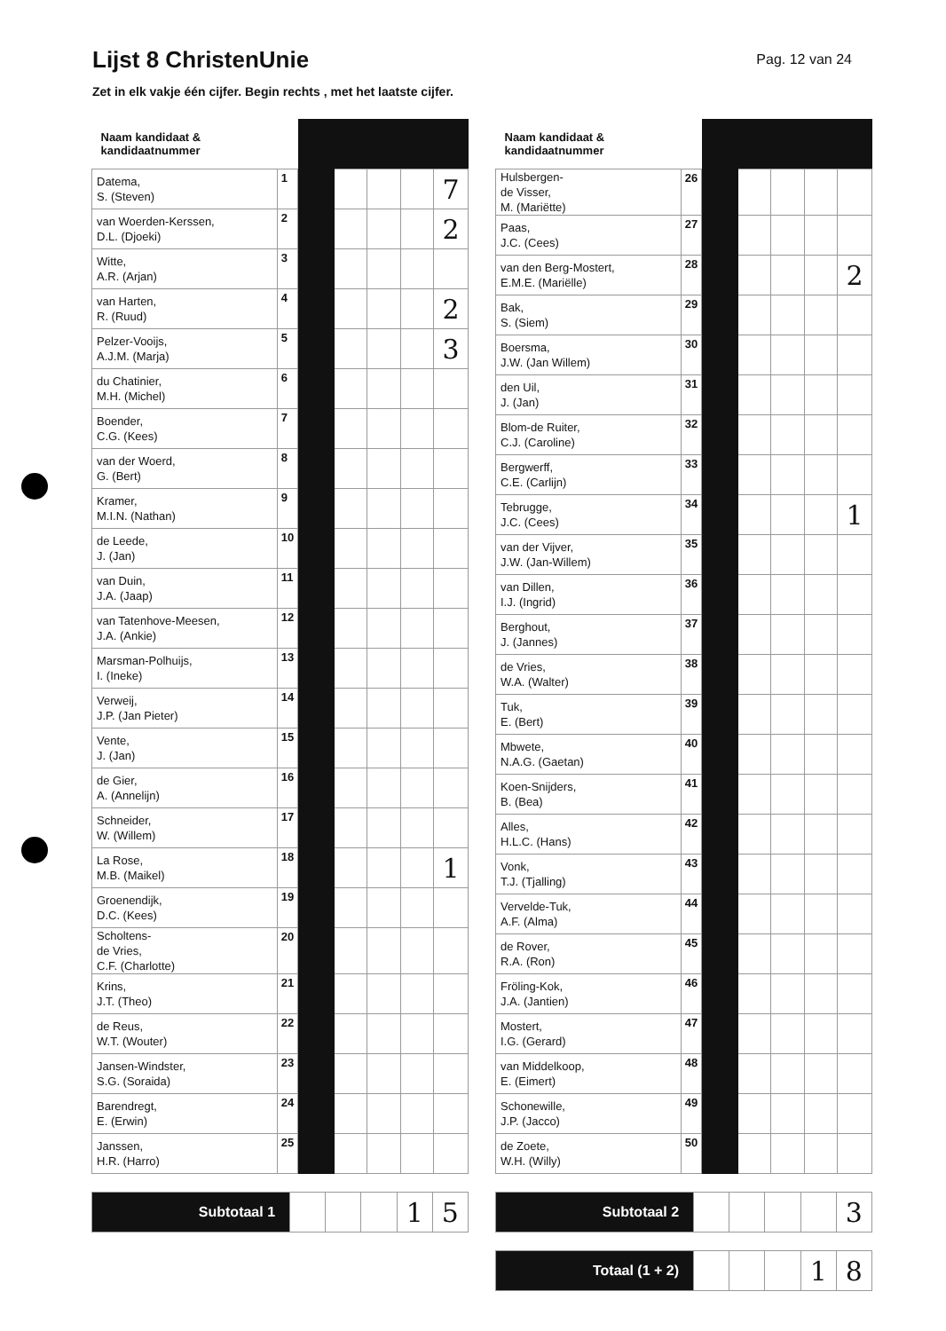Lijst 8 ChristenUnie
Pag. 12 van 24
Zet in elk vakje één cijfer. Begin rechts , met het laatste cijfer.
| Naam kandidaat & kandidaatnummer | | | | | | |
| --- | --- | --- | --- | --- | --- | --- |
| Datema, S. (Steven) | 1 | | | | | 7 |
| van Woerden-Kerssen, D.L. (Djoeki) | 2 | | | | | 2 |
| Witte, A.R. (Arjan) | 3 | | | | | |
| van Harten, R. (Ruud) | 4 | | | | | 2 |
| Pelzer-Vooijs, A.J.M. (Marja) | 5 | | | | | 3 |
| du Chatinier, M.H. (Michel) | 6 | | | | | |
| Boender, C.G. (Kees) | 7 | | | | | |
| van der Woerd, G. (Bert) | 8 | | | | | |
| Kramer, M.I.N. (Nathan) | 9 | | | | | |
| de Leede, J. (Jan) | 10 | | | | | |
| van Duin, J.A. (Jaap) | 11 | | | | | |
| van Tatenhove-Meesen, J.A. (Ankie) | 12 | | | | | |
| Marsman-Polhuijs, I. (Ineke) | 13 | | | | | |
| Verweij, J.P. (Jan Pieter) | 14 | | | | | |
| Vente, J. (Jan) | 15 | | | | | |
| de Gier, A. (Annelijn) | 16 | | | | | |
| Schneider, W. (Willem) | 17 | | | | | |
| La Rose, M.B. (Maikel) | 18 | | | | | 1 |
| Groenendijk, D.C. (Kees) | 19 | | | | | |
| Scholtens- de Vries, C.F. (Charlotte) | 20 | | | | | |
| Krins, J.T. (Theo) | 21 | | | | | |
| de Reus, W.T. (Wouter) | 22 | | | | | |
| Jansen-Windster, S.G. (Soraida) | 23 | | | | | |
| Barendregt, E. (Erwin) | 24 | | | | | |
| Janssen, H.R. (Harro) | 25 | | | | | |
| Subtotaal 1 | | | | 1 | 5 |
| Naam kandidaat & kandidaatnummer | | | | | | |
| --- | --- | --- | --- | --- | --- | --- |
| Hulsbergen- de Visser, M. (Mariëtte) | 26 | | | | | |
| Paas, J.C. (Cees) | 27 | | | | | |
| van den Berg-Mostert, E.M.E. (Mariëlle) | 28 | | | | | 2 |
| Bak, S. (Siem) | 29 | | | | | |
| Boersma, J.W. (Jan Willem) | 30 | | | | | |
| den Uil, J. (Jan) | 31 | | | | | |
| Blom-de Ruiter, C.J. (Caroline) | 32 | | | | | |
| Bergwerff, C.E. (Carlijn) | 33 | | | | | |
| Tebrugge, J.C. (Cees) | 34 | | | | | 1 |
| van der Vijver, J.W. (Jan-Willem) | 35 | | | | | |
| van Dillen, I.J. (Ingrid) | 36 | | | | | |
| Berghout, J. (Jannes) | 37 | | | | | |
| de Vries, W.A. (Walter) | 38 | | | | | |
| Tuk, E. (Bert) | 39 | | | | | |
| Mbwete, N.A.G. (Gaetan) | 40 | | | | | |
| Koen-Snijders, B. (Bea) | 41 | | | | | |
| Alles, H.L.C. (Hans) | 42 | | | | | |
| Vonk, T.J. (Tjalling) | 43 | | | | | |
| Vervelde-Tuk, A.F. (Alma) | 44 | | | | | |
| de Rover, R.A. (Ron) | 45 | | | | | |
| Fröling-Kok, J.A. (Jantien) | 46 | | | | | |
| Mostert, I.G. (Gerard) | 47 | | | | | |
| van Middelkoop, E. (Eimert) | 48 | | | | | |
| Schonewille, J.P. (Jacco) | 49 | | | | | |
| de Zoete, W.H. (Willy) | 50 | | | | | |
| Subtotaal 2 | | | | | 3 |
| Totaal (1 + 2) | | | | 1 | 8 |